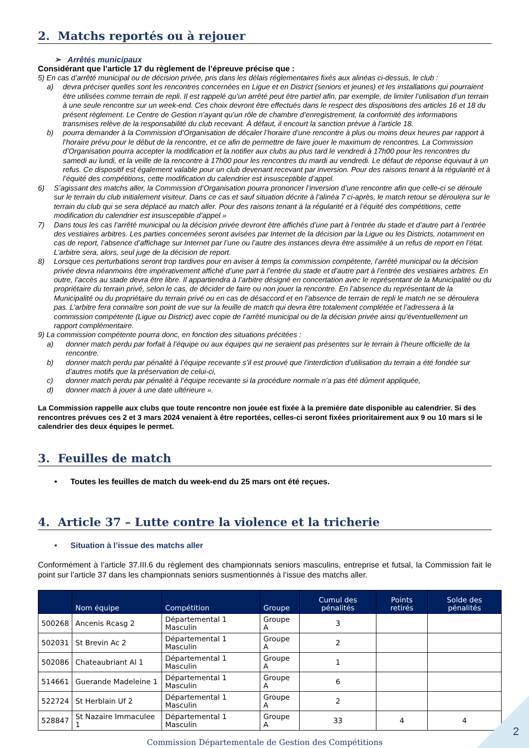2. Matchs reportés ou à rejouer
➢ Arrêtés municipaux
Considérant que l’article 17 du règlement de l’épreuve précise que :
5) En cas d’arrêté municipal ou de décision privée, pris dans les délais réglementaires fixés aux alinéas ci-dessus, le club :
a) devra préciser quelles sont les rencontres concernées en Ligue et en District (seniors et jeunes) et les installations qui pourraient être utilisées comme terrain de repli. Il est rappelé qu’un arrêté peut être partiel afin, par exemple, de limiter l’utilisation d’un terrain à une seule rencontre sur un week-end. Ces choix devront être effectués dans le respect des dispositions des articles 16 et 18 du présent règlement. Le Centre de Gestion n’ayant qu’un rôle de chambre d’enregistrement, la conformité des informations transmises relève de la responsabilité du club recevant. À défaut, il encourt la sanction prévue à l’article 18.
b) pourra demander à la Commission d’Organisation de décaler l’horaire d’une rencontre à plus ou moins deux heures par rapport à l’horaire prévu pour le début de la rencontre, et ce afin de permettre de faire jouer le maximum de rencontres. La Commission d’Organisation pourra accepter la modification et la notifier aux clubs au plus tard le vendredi à 17h00 pour les rencontres du samedi au lundi, et la veille de la rencontre à 17h00 pour les rencontres du mardi au vendredi. Le défaut de réponse équivaut à un refus. Ce dispositif est également valable pour un club devenant recevant par inversion. Pour des raisons tenant à la régularité et à l’équité des compétitions, cette modification du calendrier est insusceptible d’appel.
6) S’agissant des matchs aller, la Commission d’Organisation pourra prononcer l’inversion d’une rencontre afin que celle-ci se déroule sur le terrain du club initialement visiteur. Dans ce cas et sauf situation décrite à l’alinéa 7 ci-après, le match retour se déroulera sur le terrain du club qui se sera déplacé au match aller. Pour des raisons tenant à la régularité et à l’équité des compétitions, cette modification du calendrier est insusceptible d’appel »
7) Dans tous les cas l’arrêté municipal ou la décision privée devront être affichés d’une part à l’entrée du stade et d’autre part à l’entrée des vestiaires arbitres. Les parties concernées seront avisées par Internet de la décision par la Ligue ou les Districts, notamment en cas de report, l’absence d’affichage sur Internet par l’une ou l’autre des instances devra être assimilée à un refus de report en l’état. L’arbitre sera, alors, seul juge de la décision de report.
8) Lorsque ces perturbations seront trop tardives pour en aviser à temps la commission compétente, l’arrêté municipal ou la décision privée devra néanmoins être impérativement affiché d’une part à l’entrée du stade et d’autre part à l’entrée des vestiaires arbitres. En outre, l’accès au stade devra être libre. Il appartiendra à l’arbitre désigné en concertation avec le représentant de la Municipalité ou du propriétaire du terrain privé, selon le cas, de décider de faire ou non jouer la rencontre. En l’absence du représentant de la Municipalité ou du propriétaire du terrain privé ou en cas de désaccord et en l’absence de terrain de repli le match ne se déroulera pas. L’arbitre fera connaître son point de vue sur la feuille de match qui devra être totalement complétée et l’adressera à la commission compétente (Ligue ou District) avec copie de l’arrêté municipal ou de la décision privée ainsi qu’éventuellement un rapport complémentaire.
9) La commission compétente pourra donc, en fonction des situations précitées :
a) donner match perdu par forfait à l’équipe ou aux équipes qui ne seraient pas présentes sur le terrain à l’heure officielle de la rencontre.
b) donner match perdu par pénalité à l’équipe recevante s’il est prouvé que l’interdiction d’utilisation du terrain a été fondée sur d’autres motifs que la préservation de celui-ci,
c) donner match perdu par pénalité à l’équipe recevante si la procédure normale n’a pas été dûment appliquée,
d) donner match à jouer à une date ultérieure ».
La Commission rappelle aux clubs que toute rencontre non jouée est fixée à la première date disponible au calendrier. Si des rencontres prévues ces 2 et 3 mars 2024 venaient à être reportées, celles-ci seront fixées prioritairement aux 9 ou 10 mars si le calendrier des deux équipes le permet.
3. Feuilles de match
• Toutes les feuilles de match du week-end du 25 mars ont été reçues.
4. Article 37 – Lutte contre la violence et la tricherie
• Situation à l’issue des matchs aller
Conformément à l’article 37.III.6 du règlement des championnats seniors masculins, entreprise et futsal, la Commission fait le point sur l’article 37 dans les championnats seniors susmentionnés à l’issue des matchs aller.
| | Nom équipe | Compétition | Groupe | Cumul des pénalités | Points retirés | Solde des pénalités |
| --- | --- | --- | --- | --- | --- | --- |
| 500268 | Ancenis Rcasg 2 | Départemental 1 Masculin | Groupe A | 3 | | |
| 502031 | St Brevin Ac 2 | Départemental 1 Masculin | Groupe A | 2 | | |
| 502086 | Chateaubriant Al 1 | Départemental 1 Masculin | Groupe A | 1 | | |
| 514661 | Guerande Madeleine 1 | Départemental 1 Masculin | Groupe A | 6 | | |
| 522724 | St Herblain Uf 2 | Départemental 1 Masculin | Groupe A | 2 | | |
| 528847 | St Nazaire Immaculee 1 | Départemental 1 Masculin | Groupe A | 33 | 4 | 4 |
Commission Départementale de Gestion des Compétitions
2